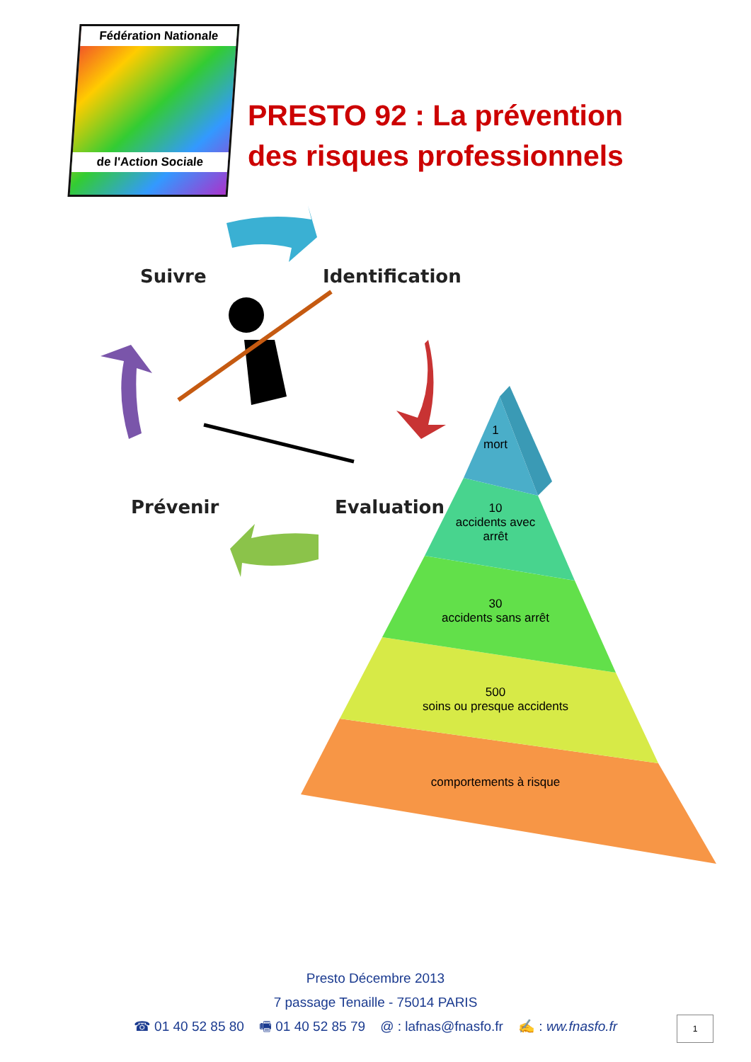Fédération Nationale
de l'Action Sociale
PRESTO 92 : La prévention
des risques professionnels
Suivre Identification
Prévenir Evaluation
1
mort
10
accidents avec
arrêt
30
accidents sans arrêt
500
soins ou presque accidents
comportements à risque
Presto Décembre 2013
7 passage Tenaille - 75014 PARIS
☎ 01 40 52 85 80 🖷 01 40 52 85 79 @ : lafnas@fnasfo.fr ✍ : ww.fnasfo.fr
1